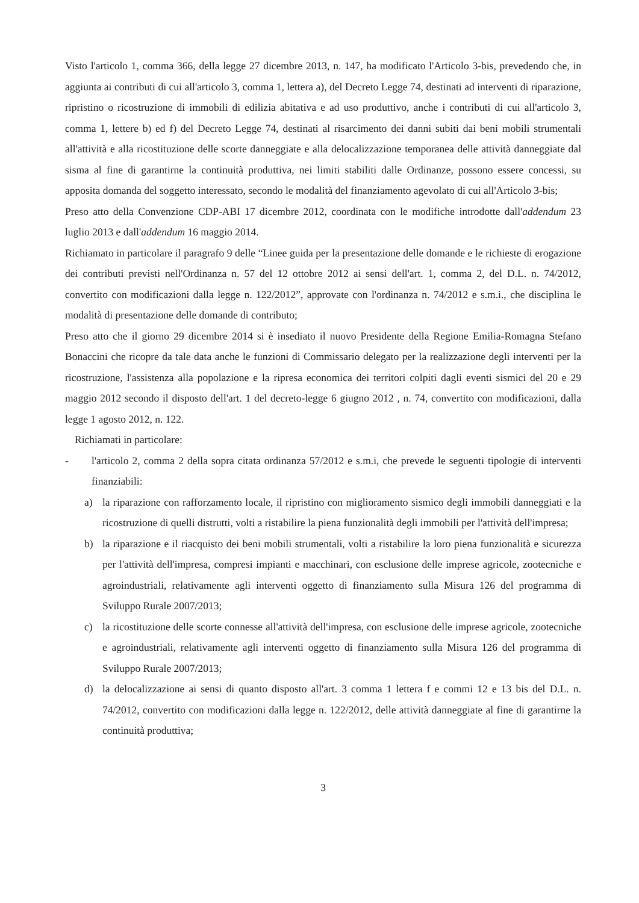Visto l'articolo 1, comma 366, della legge 27 dicembre 2013, n. 147, ha modificato l'Articolo 3-bis, prevedendo che, in aggiunta ai contributi di cui all'articolo 3, comma 1, lettera a), del Decreto Legge 74, destinati ad interventi di riparazione, ripristino o ricostruzione di immobili di edilizia abitativa e ad uso produttivo, anche i contributi di cui all'articolo 3, comma 1, lettere b) ed f) del Decreto Legge 74, destinati al risarcimento dei danni subiti dai beni mobili strumentali all'attività e alla ricostituzione delle scorte danneggiate e alla delocalizzazione temporanea delle attività danneggiate dal sisma al fine di garantirne la continuità produttiva, nei limiti stabiliti dalle Ordinanze, possono essere concessi, su apposita domanda del soggetto interessato, secondo le modalità del finanziamento agevolato di cui all'Articolo 3-bis;
Preso atto della Convenzione CDP-ABI 17 dicembre 2012, coordinata con le modifiche introdotte dall'addendum 23 luglio 2013 e dall'addendum 16 maggio 2014.
Richiamato in particolare il paragrafo 9 delle “Linee guida per la presentazione delle domande e le richieste di erogazione dei contributi previsti nell'Ordinanza n. 57 del 12 ottobre 2012 ai sensi dell'art. 1, comma 2, del D.L. n. 74/2012, convertito con modificazioni dalla legge n. 122/2012”, approvate con l'ordinanza n. 74/2012 e s.m.i., che disciplina le modalità di presentazione delle domande di contributo;
Preso atto che il giorno 29 dicembre 2014 si è insediato il nuovo Presidente della Regione Emilia-Romagna Stefano Bonaccini che ricopre da tale data anche le funzioni di Commissario delegato per la realizzazione degli interventi per la ricostruzione, l'assistenza alla popolazione e la ripresa economica dei territori colpiti dagli eventi sismici del 20 e 29 maggio 2012 secondo il disposto dell'art. 1 del decreto-legge 6 giugno 2012 , n. 74, convertito con modificazioni, dalla legge 1 agosto 2012, n. 122.
Richiamati in particolare:
- l'articolo 2, comma 2 della sopra citata ordinanza 57/2012 e s.m.i, che prevede le seguenti tipologie di interventi finanziabili:
a) la riparazione con rafforzamento locale, il ripristino con miglioramento sismico degli immobili danneggiati e la ricostruzione di quelli distrutti, volti a ristabilire la piena funzionalità degli immobili per l'attività dell'impresa;
b) la riparazione e il riacquisto dei beni mobili strumentali, volti a ristabilire la loro piena funzionalità e sicurezza per l'attività dell'impresa, compresi impianti e macchinari, con esclusione delle imprese agricole, zootecniche e agroindustriali, relativamente agli interventi oggetto di finanziamento sulla Misura 126 del programma di Sviluppo Rurale 2007/2013;
c) la ricostituzione delle scorte connesse all'attività dell'impresa, con esclusione delle imprese agricole, zootecniche e agroindustriali, relativamente agli interventi oggetto di finanziamento sulla Misura 126 del programma di Sviluppo Rurale 2007/2013;
d) la delocalizzazione ai sensi di quanto disposto all'art. 3 comma 1 lettera f e commi 12 e 13 bis del D.L. n. 74/2012, convertito con modificazioni dalla legge n. 122/2012, delle attività danneggiate al fine di garantirne la continuità produttiva;
3